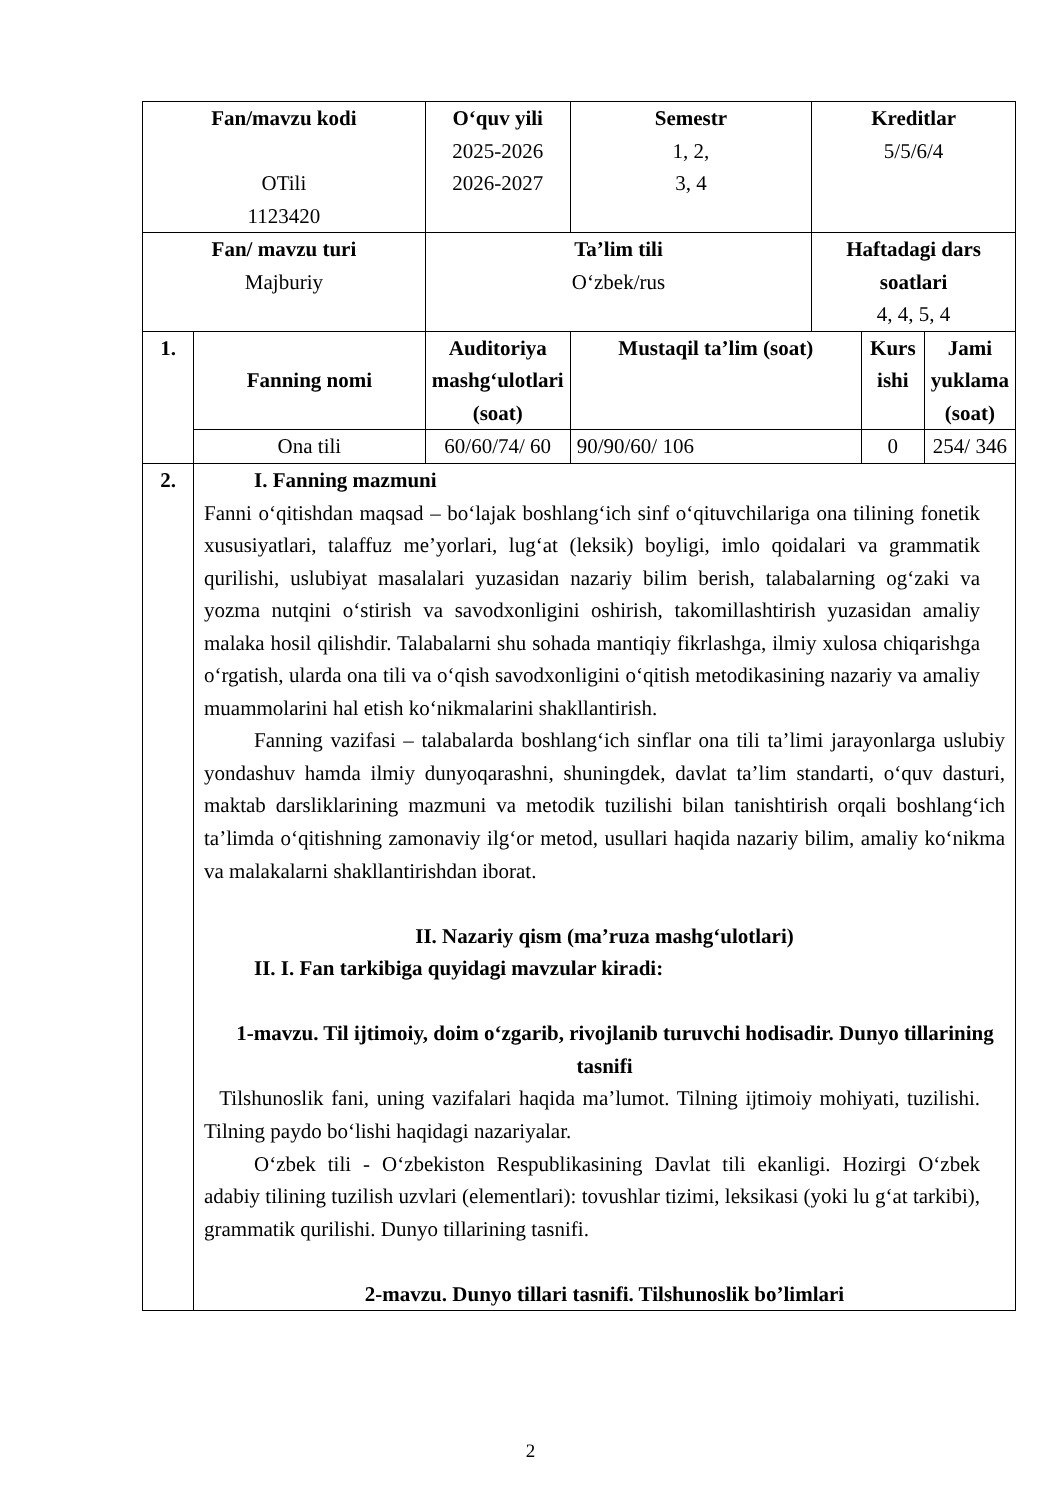| Fan/mavzu kodi OTili 1123420 | | O‘quv yili 2025-2026 2026-2027 | | Semestr 1, 2, 3, 4 | Kreditlar 5/5/6/4 | | |
| Fan/ mavzu turi Majburiy | | Ta’lim tili O‘zbek/rus | | | Haftadagi dars soatlari 4, 4, 5, 4 | | |
| 1. | Fanning nomi | | Auditoriya mashg‘ulotlari (soat) | Mustaqil ta’lim (soat) | | Kurs ishi | Jami yuklama (soat) |
| | Ona tili | | 60/60/74/ 60 | 90/90/60/ 106 | | 0 | 254/ 346 |
| 2. | I. Fanning mazmuni Fanni o‘qitishdan maqsad – bo‘lajak boshlang‘ich sinf o‘qituvchilariga ona tilining fonetik xususiyatlari, talaffuz me’yorlari, lug‘at (leksik) boyligi, imlo qoidalari va grammatik qurilishi, uslubiyat masalalari yuzasidan nazariy bilim berish, talabalarning og‘zaki va yozma nutqini o‘stirish va savodxonligini oshirish, takomillashtirish yuzasidan amaliy malaka hosil qilishdir. Talabalarni shu sohada mantiqiy fikrlashga, ilmiy xulosa chiqarishga o‘rgatish, ularda ona tili va o‘qish savodxonligini o‘qitish metodikasining nazariy va amaliy muammolarini hal etish ko‘nikmalarini shakllantirish. Fanning vazifasi – talabalarda boshlang‘ich sinflar ona tili ta’limi jarayonlarga uslubiy yondashuv hamda ilmiy dunyoqarashni, shuningdek, davlat ta’lim standarti, o‘quv dasturi, maktab darsliklarining mazmuni va metodik tuzilishi bilan tanishtirish orqali boshlang‘ich ta’limda o‘qitishning zamonaviy ilg‘or metod, usullari haqida nazariy bilim, amaliy ko‘nikma va malakalarni shakllantirishdan iborat. II. Nazariy qism (ma’ruza mashg‘ulotlari) II. I. Fan tarkibiga quyidagi mavzular kiradi: 1-mavzu. Til ijtimoiy, doim o‘zgarib, rivojlanib turuvchi hodisadir. Dunyo tillarining tasnifi Tilshunoslik fani, uning vazifalari haqida ma’lumot. Tilning ijtimoiy mohiyati, tuzilishi. Tilning paydo bo‘lishi haqidagi nazariyalar. O‘zbek tili - O‘zbekiston Respublikasining Davlat tili ekanligi. Hozirgi O‘zbek adabiy tilining tuzilish uzvlari (elementlari): tovushlar tizimi, leksikasi (yoki lu g‘at tarkibi), grammatik qurilishi. Dunyo tillarining tasnifi. 2-mavzu. Dunyo tillari tasnifi. Tilshunoslik bo’limlari | | | | | | |
2